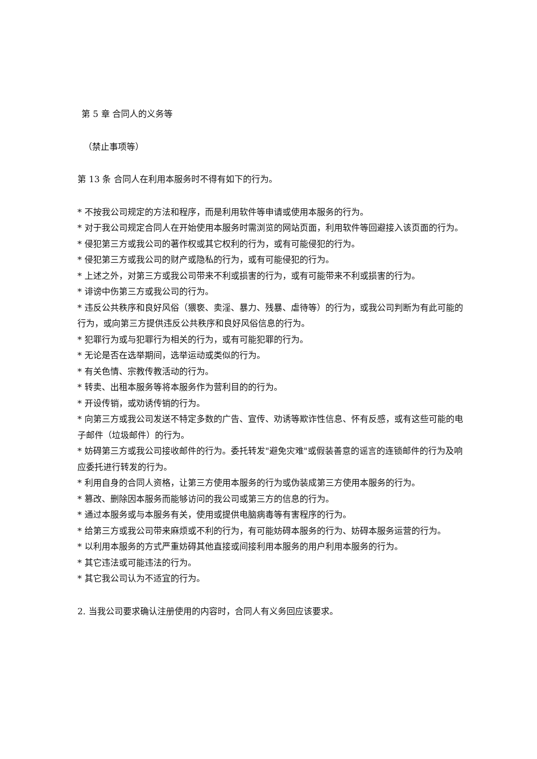第 5 章 合同人的义务等
（禁止事项等）
第 13 条 合同人在利用本服务时不得有如下的行为。
* 不按我公司规定的方法和程序，而是利用软件等申请或使用本服务的行为。
* 对于我公司规定合同人在开始使用本服务时需浏览的网站页面，利用软件等回避接入该页面的行为。
* 侵犯第三方或我公司的著作权或其它权利的行为，或有可能侵犯的行为。
* 侵犯第三方或我公司的财产或隐私的行为，或有可能侵犯的行为。
* 上述之外，对第三方或我公司带来不利或损害的行为，或有可能带来不利或损害的行为。
* 诽谤中伤第三方或我公司的行为。
* 违反公共秩序和良好风俗（猥亵、卖淫、暴力、残暴、虐待等）的行为，或我公司判断为有此可能的行为，或向第三方提供违反公共秩序和良好风俗信息的行为。
* 犯罪行为或与犯罪行为相关的行为，或有可能犯罪的行为。
* 无论是否在选举期间，选举运动或类似的行为。
* 有关色情、宗教传教活动的行为。
* 转卖、出租本服务等将本服务作为营利目的的行为。
* 开设传销，或劝诱传销的行为。
* 向第三方或我公司发送不特定多数的广告、宣传、劝诱等欺诈性信息、怀有反感，或有这些可能的电子邮件（垃圾邮件）的行为。
* 妨碍第三方或我公司接收邮件的行为。委托转发"避免灾难"或假装善意的谣言的连锁邮件的行为及响应委托进行转发的行为。
* 利用自身的合同人资格，让第三方使用本服务的行为或伪装成第三方使用本服务的行为。
* 篡改、删除因本服务而能够访问的我公司或第三方的信息的行为。
* 通过本服务或与本服务有关，使用或提供电脑病毒等有害程序的行为。
* 给第三方或我公司带来麻烦或不利的行为，有可能妨碍本服务的行为、妨碍本服务运营的行为。
* 以利用本服务的方式严重妨碍其他直接或间接利用本服务的用户利用本服务的行为。
* 其它违法或可能违法的行为。
* 其它我公司认为不适宜的行为。
2. 当我公司要求确认注册使用的内容时，合同人有义务回应该要求。